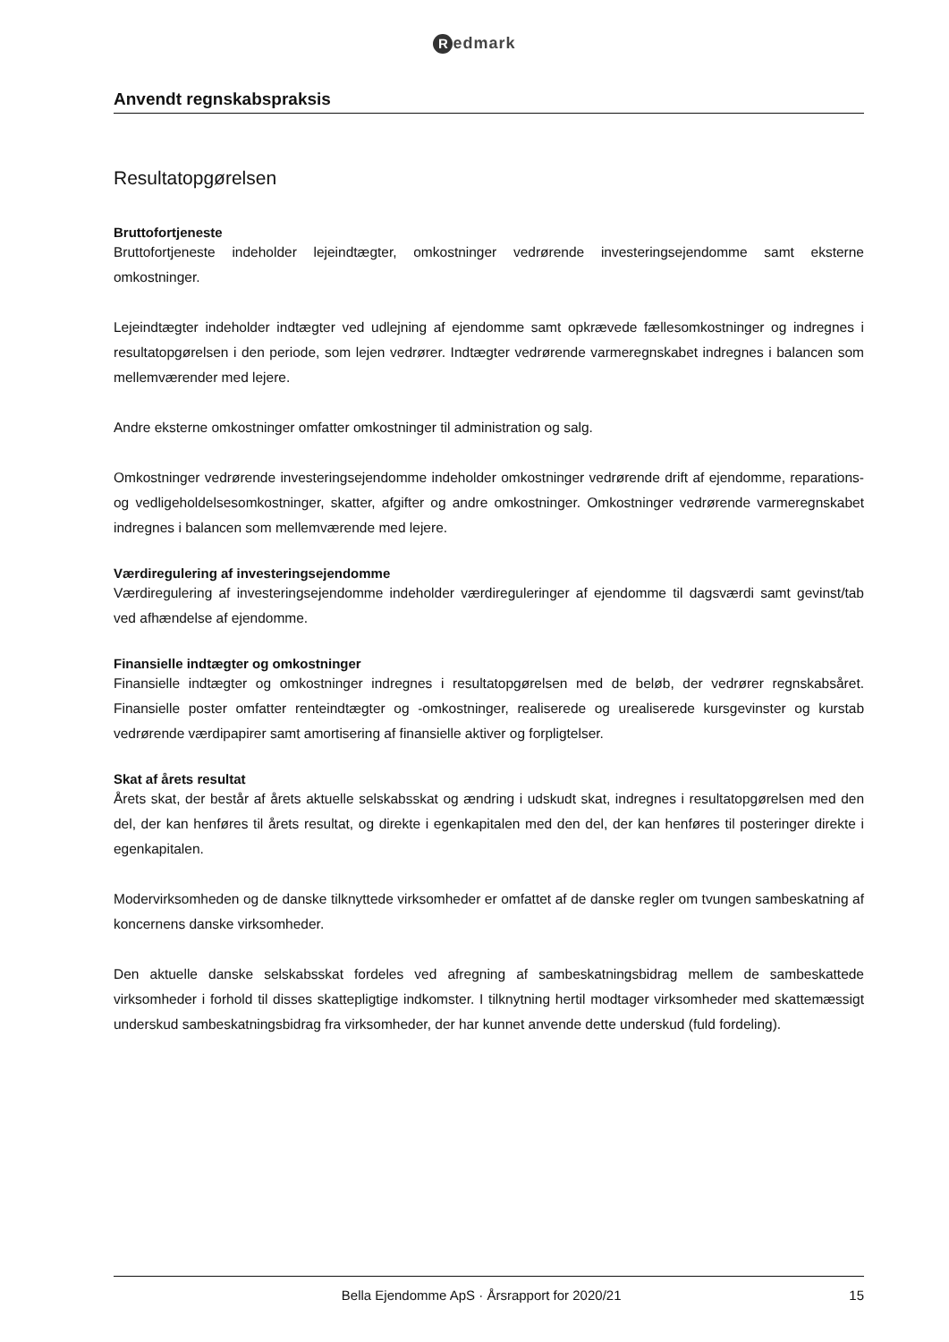Redmark
Anvendt regnskabspraksis
Resultatopgørelsen
Bruttofortjeneste
Bruttofortjeneste indeholder lejeindtægter, omkostninger vedrørende investeringsejendomme samt eksterne omkostninger.
Lejeindtægter indeholder indtægter ved udlejning af ejendomme samt opkrævede fællesomkostninger og indregnes i resultatopgørelsen i den periode, som lejen vedrører. Indtægter vedrørende varmeregnskabet indregnes i balancen som mellemværender med lejere.
Andre eksterne omkostninger omfatter omkostninger til administration og salg.
Omkostninger vedrørende investeringsejendomme indeholder omkostninger vedrørende drift af ejendomme, reparations- og vedligeholdelsesomkostninger, skatter, afgifter og andre omkostninger. Omkostninger vedrørende varmeregnskabet indregnes i balancen som mellemværende med lejere.
Værdiregulering af investeringsejendomme
Værdiregulering af investeringsejendomme indeholder værdireguleringer af ejendomme til dagsværdi samt gevinst/tab ved afhændelse af ejendomme.
Finansielle indtægter og omkostninger
Finansielle indtægter og omkostninger indregnes i resultatopgørelsen med de beløb, der vedrører regnskabsåret. Finansielle poster omfatter renteindtægter og -omkostninger, realiserede og urealiserede kursgevinster og kurstab vedrørende værdipapirer samt amortisering af finansielle aktiver og forpligtelser.
Skat af årets resultat
Årets skat, der består af årets aktuelle selskabsskat og ændring i udskudt skat, indregnes i resultatopgørelsen med den del, der kan henføres til årets resultat, og direkte i egenkapitalen med den del, der kan henføres til posteringer direkte i egenkapitalen.
Modervirksomheden og de danske tilknyttede virksomheder er omfattet af de danske regler om tvungen sambeskatning af koncernens danske virksomheder.
Den aktuelle danske selskabsskat fordeles ved afregning af sambeskatningsbidrag mellem de sambeskattede virksomheder i forhold til disses skattepligtige indkomster. I tilknytning hertil modtager virksomheder med skattemæssigt underskud sambeskatningsbidrag fra virksomheder, der har kunnet anvende dette underskud (fuld fordeling).
Bella Ejendomme ApS · Årsrapport for 2020/21
15